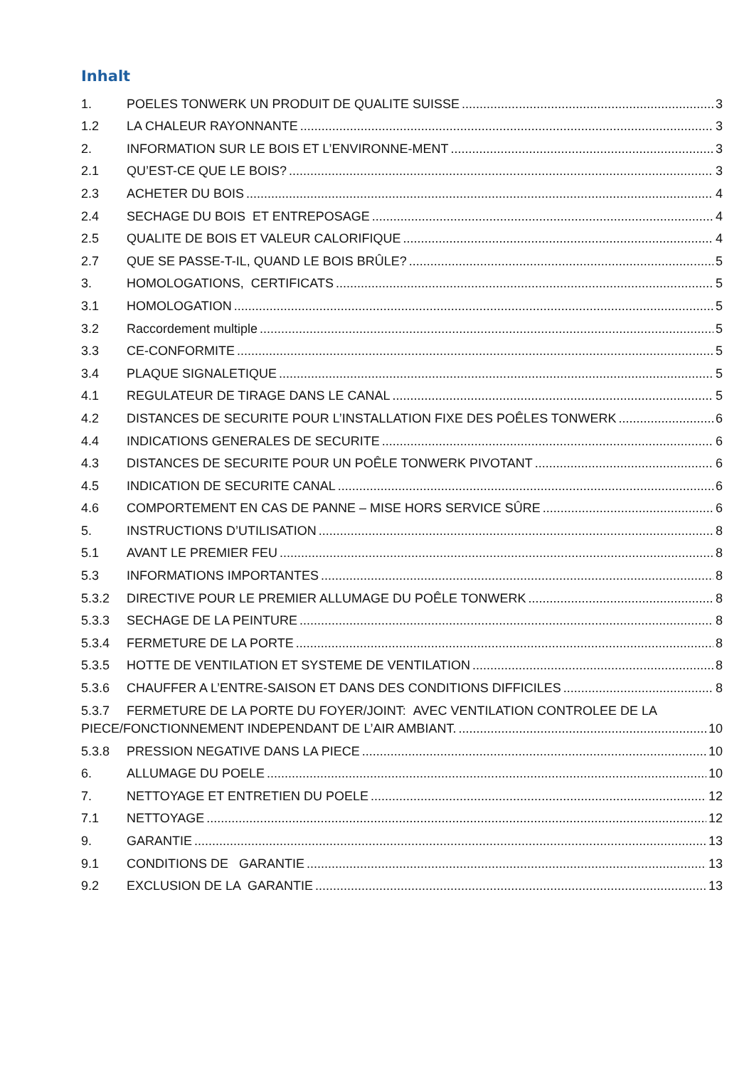Inhalt
1. POELES TONWERK UN PRODUIT DE QUALITE SUISSE 3
1.2 LA CHALEUR RAYONNANTE 3
2. INFORMATION SUR LE BOIS ET L’ENVIRONNE-MENT 3
2.1 QU’EST-CE QUE LE BOIS? 3
2.3 ACHETER DU BOIS 4
2.4 SECHAGE DU BOIS ET ENTREPOSAGE 4
2.5 QUALITE DE BOIS ET VALEUR CALORIFIQUE 4
2.7 QUE SE PASSE-T-IL, QUAND LE BOIS BRÛLE? 5
3. HOMOLOGATIONS, CERTIFICATS 5
3.1 HOMOLOGATION 5
3.2 Raccordement multiple 5
3.3 CE-CONFORMITE 5
3.4 PLAQUE SIGNALETIQUE 5
4.1 REGULATEUR DE TIRAGE DANS LE CANAL 5
4.2 DISTANCES DE SECURITE POUR L’INSTALLATION FIXE DES POÊLES TONWERK 6
4.4 INDICATIONS GENERALES DE SECURITE 6
4.3 DISTANCES DE SECURITE POUR UN POÊLE TONWERK PIVOTANT 6
4.5 INDICATION DE SECURITE CANAL 6
4.6 COMPORTEMENT EN CAS DE PANNE – MISE HORS SERVICE SÛRE 6
5. INSTRUCTIONS D’UTILISATION 8
5.1 AVANT LE PREMIER FEU 8
5.3 INFORMATIONS IMPORTANTES 8
5.3.2 DIRECTIVE POUR LE PREMIER ALLUMAGE DU POÊLE TONWERK 8
5.3.3 SECHAGE DE LA PEINTURE 8
5.3.4 FERMETURE DE LA PORTE 8
5.3.5 HOTTE DE VENTILATION ET SYSTEME DE VENTILATION 8
5.3.6 CHAUFFER A L’ENTRE-SAISON ET DANS DES CONDITIONS DIFFICILES 8
5.3.7 FERMETURE DE LA PORTE DU FOYER/JOINT: AVEC VENTILATION CONTROLEE DE LA
PIECE/FONCTIONNEMENT INDEPENDANT DE L’AIR AMBIANT. 10
5.3.8 PRESSION NEGATIVE DANS LA PIECE 10
6. ALLUMAGE DU POELE 10
7. NETTOYAGE ET ENTRETIEN DU POELE 12
7.1 NETTOYAGE 12
9. GARANTIE 13
9.1 CONDITIONS DE GARANTIE 13
9.2 EXCLUSION DE LA GARANTIE 13